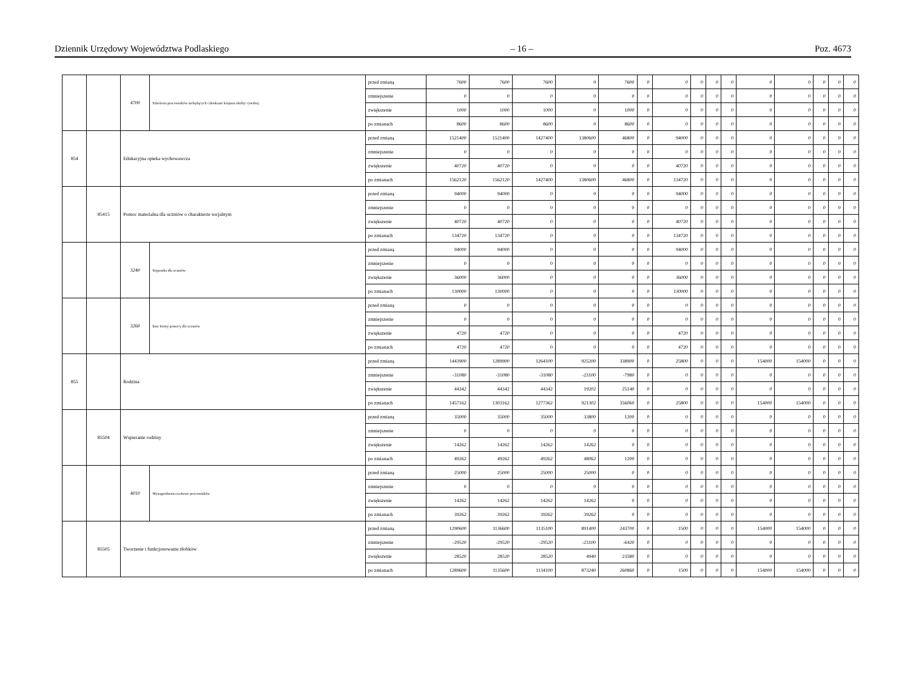Dziennik Urzędowy Województwa Podlaskiego – 16 – Poz. 4673
| | | 4700 | Szkolenia pracowników niebędących członkami korpusu służby cywilnej | przed zmianą | 7600 | 7600 | 7600 | 0 | 7600 | 0 | 0 | 0 | 0 | 0 | 0 | 0 | 0 | 0 | 0 |
| | | | | zmniejszenie | 0 | 0 | 0 | 0 | 0 | 0 | 0 | 0 | 0 | 0 | 0 | 0 | 0 | 0 | 0 |
| | | | | zwiększenie | 1000 | 1000 | 1000 | 0 | 1000 | 0 | 0 | 0 | 0 | 0 | 0 | 0 | 0 | 0 | 0 |
| | | | | po zmianach | 8600 | 8600 | 8600 | 0 | 8600 | 0 | 0 | 0 | 0 | 0 | 0 | 0 | 0 | 0 | 0 |
| 854 | | Edukacyjna opieka wychowawcza | | przed zmianą | 1521400 | 1521400 | 1427400 | 1380600 | 46800 | 0 | 94000 | 0 | 0 | 0 | 0 | 0 | 0 | 0 | 0 |
| | | | | zmniejszenie | 0 | 0 | 0 | 0 | 0 | 0 | 0 | 0 | 0 | 0 | 0 | 0 | 0 | 0 | 0 |
| | | | | zwiększenie | 40720 | 40720 | 0 | 0 | 0 | 0 | 40720 | 0 | 0 | 0 | 0 | 0 | 0 | 0 | 0 |
| | | | | po zmianach | 1562120 | 1562120 | 1427400 | 1380600 | 46800 | 0 | 134720 | 0 | 0 | 0 | 0 | 0 | 0 | 0 | 0 |
| | 85415 | Pomoc materialna dla uczniów o charakterze socjalnym | | przed zmianą | 94000 | 94000 | 0 | 0 | 0 | 0 | 94000 | 0 | 0 | 0 | 0 | 0 | 0 | 0 | 0 |
| | | | | zmniejszenie | 0 | 0 | 0 | 0 | 0 | 0 | 0 | 0 | 0 | 0 | 0 | 0 | 0 | 0 | 0 |
| | | | | zwiększenie | 40720 | 40720 | 0 | 0 | 0 | 0 | 40720 | 0 | 0 | 0 | 0 | 0 | 0 | 0 | 0 |
| | | | | po zmianach | 134720 | 134720 | 0 | 0 | 0 | 0 | 134720 | 0 | 0 | 0 | 0 | 0 | 0 | 0 | 0 |
| | | 3240 | Stypendia dla uczniów | przed zmianą | 94000 | 94000 | 0 | 0 | 0 | 0 | 94000 | 0 | 0 | 0 | 0 | 0 | 0 | 0 | 0 |
| | | | | zmniejszenie | 0 | 0 | 0 | 0 | 0 | 0 | 0 | 0 | 0 | 0 | 0 | 0 | 0 | 0 | 0 |
| | | | | zwiększenie | 36000 | 36000 | 0 | 0 | 0 | 0 | 36000 | 0 | 0 | 0 | 0 | 0 | 0 | 0 | 0 |
| | | | | po zmianach | 130000 | 130000 | 0 | 0 | 0 | 0 | 130000 | 0 | 0 | 0 | 0 | 0 | 0 | 0 | 0 |
| | | 3260 | Inne formy pomocy dla uczniów | przed zmianą | 0 | 0 | 0 | 0 | 0 | 0 | 0 | 0 | 0 | 0 | 0 | 0 | 0 | 0 | 0 |
| | | | | zmniejszenie | 0 | 0 | 0 | 0 | 0 | 0 | 0 | 0 | 0 | 0 | 0 | 0 | 0 | 0 | 0 |
| | | | | zwiększenie | 4720 | 4720 | 0 | 0 | 0 | 0 | 4720 | 0 | 0 | 0 | 0 | 0 | 0 | 0 | 0 |
| | | | | po zmianach | 4720 | 4720 | 0 | 0 | 0 | 0 | 4720 | 0 | 0 | 0 | 0 | 0 | 0 | 0 | 0 |
| 855 | | Rodzina | | przed zmianą | 1443900 | 1289900 | 1264100 | 925200 | 338900 | 0 | 25800 | 0 | 0 | 0 | 154000 | 154000 | 0 | 0 | 0 |
| | | | | zmniejszenie | -31080 | -31080 | -31080 | -23100 | -7980 | 0 | 0 | 0 | 0 | 0 | 0 | 0 | 0 | 0 | 0 |
| | | | | zwiększenie | 44342 | 44342 | 44342 | 19202 | 25140 | 0 | 0 | 0 | 0 | 0 | 0 | 0 | 0 | 0 | 0 |
| | | | | po zmianach | 1457162 | 1303162 | 1277362 | 921302 | 356060 | 0 | 25800 | 0 | 0 | 0 | 154000 | 154000 | 0 | 0 | 0 |
| | 85504 | Wspieranie rodziny | | przed zmianą | 35000 | 35000 | 35000 | 33800 | 1200 | 0 | 0 | 0 | 0 | 0 | 0 | 0 | 0 | 0 | 0 |
| | | | | zmniejszenie | 0 | 0 | 0 | 0 | 0 | 0 | 0 | 0 | 0 | 0 | 0 | 0 | 0 | 0 | 0 |
| | | | | zwiększenie | 14262 | 14262 | 14262 | 14262 | 0 | 0 | 0 | 0 | 0 | 0 | 0 | 0 | 0 | 0 | 0 |
| | | | | po zmianach | 49262 | 49262 | 49262 | 48062 | 1200 | 0 | 0 | 0 | 0 | 0 | 0 | 0 | 0 | 0 | 0 |
| | | 4010 | Wynagrodzenia osobowe pracowników | przed zmianą | 25000 | 25000 | 25000 | 25000 | 0 | 0 | 0 | 0 | 0 | 0 | 0 | 0 | 0 | 0 | 0 |
| | | | | zmniejszenie | 0 | 0 | 0 | 0 | 0 | 0 | 0 | 0 | 0 | 0 | 0 | 0 | 0 | 0 | 0 |
| | | | | zwiększenie | 14262 | 14262 | 14262 | 14262 | 0 | 0 | 0 | 0 | 0 | 0 | 0 | 0 | 0 | 0 | 0 |
| | | | | po zmianach | 39262 | 39262 | 39262 | 39262 | 0 | 0 | 0 | 0 | 0 | 0 | 0 | 0 | 0 | 0 | 0 |
| | 85505 | Tworzenie i funkcjonowanie żłobków | | przed zmianą | 1290600 | 1136600 | 1135100 | 891400 | 243700 | 0 | 1500 | 0 | 0 | 0 | 154000 | 154000 | 0 | 0 | 0 |
| | | | | zmniejszenie | -29520 | -29520 | -29520 | -23100 | -6420 | 0 | 0 | 0 | 0 | 0 | 0 | 0 | 0 | 0 | 0 |
| | | | | zwiększenie | 28520 | 28520 | 28520 | 4940 | 23580 | 0 | 0 | 0 | 0 | 0 | 0 | 0 | 0 | 0 | 0 |
| | | | | po zmianach | 1289600 | 1135600 | 1134100 | 873240 | 260860 | 0 | 1500 | 0 | 0 | 0 | 154000 | 154000 | 0 | 0 | 0 |